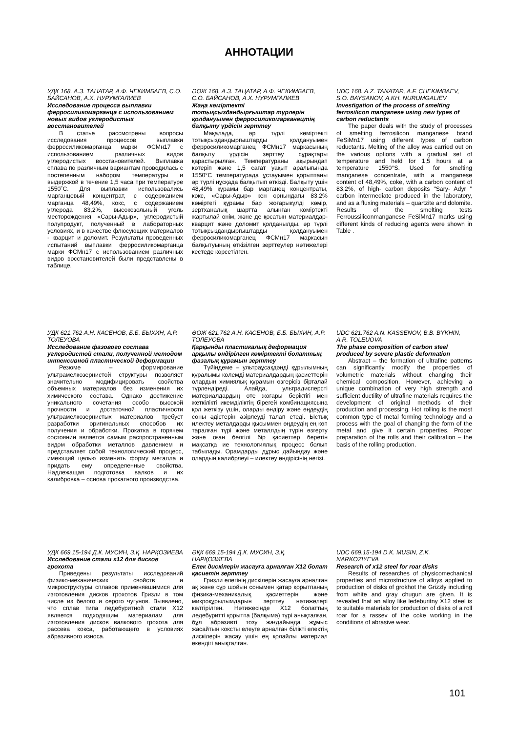АННОТАЦИИ
УДК 168. А.З. ТАНАТАР, А.Ф. ЧЕКИМБАЕВ, С.О. БАЙСАНОВ, А.Х. НУРУМГАЛИЕВ
Исследование процесса выплавки ферросиликомарганца с использованием новых видов углеродистых восстановителей
В статье рассмотрены вопросы исследования процессов выплавки ферросиликомарганца марки ФСМн17 с использованием различных видов углеродистых восстановителей. Выплавка сплава по различным вариантам проводилась с постепенным набором температуры и выдержкой в течение 1,5 часа при температуре 1550˚С. Для выплавки использовались марганцевый концентрат, с содержанием марганца 48,49%, кокс, с содержанием углерода 83,2%, высокозольный уголь месторождения «Сары-Адыр», углеродистый полупродукт, полученный в лабораторных условиях, и в качестве флюсующих материалов - кварцит и доломит. Результаты проведенных испытаний выплавки ферросиликомарганца марки ФСМн17 с использованием различных видов восстановителей были представлены в таблице.
ӘОЖ 168. А.З. ТАҢАТАР, А.Ф. ЧЕКИМБАЕВ, С.О. БАЙСАНОВ, А.Х. НУРУМГАЛИЕВ
Жаңа көміртекті тотықсыздандырғыштар түрлерін қолдануымен ферросиликомарганецтің балқыту үрдісін зерттеу
Мақалада, әр түрлі көміртекті тотықсыздандырғыштарды қолдануымен ферросиликомарганец ФСМн17 маркасының балқыту үрдісін зерттеу сұрақтары қарастырылған. Температураны ақырындап көтеріп және 1,5 сағат уақыт аралығында 1550°С температурада ұстауымен қорытпаны әр түрлі нұсқада балқытып өткізді. Балқыту үшін 48,49% құрамы бар марганец концентраты, кокс, «Сары-Адыр» кен орнындағы 83,2% көміртегі құрамы бар жоғарыкүлді көмір, зертханалық шартта алынған көміртекті жартылай өнім, және де қосатын материалдар-кварцит және доломит қолданылды. әр түрлі тотықсыздандырғыштарды қолдануымен ферросиликомарганец ФСМн17 маркасын балқытуының өткізілген зерттеулер нәтижелері кестеде көрсетілген.
UDC 168. A.Z. TANATAR, A.F. CHEKIMBAEV, S.O. BAYSANOV, A.KH. NURUMGALIEV
Investigation of the process of smelting ferrosilicon manganese using new types of carbon reductants
The paper deals with the study of processes of smelting ferrosilicon manganese brand FeSiMn17 using different types of carbon reductants. Melting of the alloy was carried out on the various options with a gradual set of temperature and held for 1,5 hours at a temperature 1550°S. Used for smelting manganese concentrate, with a manganese content of 48,49%, coke, with a carbon content of 83,2%, of high- carbon deposits "Sary- Adyr " carbon intermediate produced in the laboratory, and as a fluxing materials – quartzite and dolomite. Results of the smelting tests Ferroussiliconmanganese FeSiMn17 marks using different kinds of reducing agents were shown in Table .
УДК 621.762 А.Н. КАСЕНОВ, Б.Б. БЫХИН, А.Р. ТОЛЕУОВА
Исследование фазового состава углеродистой стали, полученной методом интенсивной пластической деформации
Резюме – формирование ультрамелкозернистой структуры позволяет значительно модифицировать свойства объемных материалов без изменения их химического состава. Однако достижение уникального сочетания особо высокой прочности и достаточной пластичности ультрамелкозернистых материалов требует разработки оригинальных способов их получения и обработки. Прокатка в горячем состоянии является самым распространенным видом обработки металлов давлением и представляет собой технологический процесс, имеющий целью изменить форму металла и придать ему определенные свойства. Надлежащая подготовка валков и их калибровка – основа прокатного производства.
ӘОЖ 621.762 А.Н. КАСЕНОВ, Б.Б. БЫХИН, А.Р. ТОЛЕУОВА
Қарқынды пластикалық деформация арқылы өндірілген көміртекті болаттың фазалық құрамын зерттеу
Түйіндеме – ультраұсақдәнді құрылымның құралымы көлемді материалдардың қасиеттерін олардың химиялық құрамын өзгерісіз бірталай түрлендіреді. Алайда, ультрадисперсті материалдардың өте жоғары беріктігі мен жеткілікті икемділіктің бірегей комбинациясына қол жеткізу үшін, оларды өндіру және өңдеудің соны әдістерін әзірлеуді талап етеді. Ыстық илектеу металдарды қысыммен өңдеудің ең көп таралған түрі және металлдың түрін өзгерту және оған белгілі бір қасиеттер беретін мақсатқа ие технологиялық процесс болып табылады. Орамдарды дұрыс дайындау және олардың калибрлеуі – илектеу өндірісінің негізі.
UDC 621.762 A.N. KASSENOV, B.B. BYKHIN, A.R. TOLEUOVA
The phase composition of carbon steel produced by severe plastic deformation
Abstract – the formation of ultrafine patterns can significantly modify the properties of volumetric materials without changing their chemical composition. However, achieving a unique combination of very high strength and sufficient ductility of ultrafine materials requires the development of original methods of their production and processing. Hot rolling is the most common type of metal forming technology and a process with the goal of changing the form of the metal and give it certain properties. Proper preparation of the rolls and their calibration – the basis of the rolling production.
УДК 669.15-194 Д.К. МУСИН, З.Қ. НАРҚОЗИЕВА
Исследование стали х12 для дисков грохота
Приведены результаты исследований физико-механических свойств и микроструктуры сплавов применявшимися для изготовления дисков грохотов Гризли в том числе из белого и серого чугунов. Выявлено, что сплав типа ледебуритной стали Х12 является подходящим материалам для изготовления дисков валкового грохота для рассева кокса, работающего в условиях абразивного износа.
ӘҚК 669.15-194 Д.К. МУСИН, З.Қ. НАРҚОЗИЕВА
Елек дискілерін жасауға арналған Х12 болат қасиетін зерттеу
Гризли елегінің дискілерін жасауға арналған ақ және сұр шойын сонымен қатар қорытпаның физика-механикалық қасиеттерін және микроқұрылымдарын зерттеу нәтижелері келтірілген. Нәтижесінде Х12 болаттың ледебуритті қорытпа (балқыма) түрі анықталған, бұл абразивті тозу жағдайында жұмыс жасайтын коксты елеуге арналған білікті електің дискілерін жасау үшін ең қолайлы материал екендігі анықталған.
UDC 669.15-194 D.K. MUSIN, Z.K. NARKOZIYEVA
Research of x12 steel for roar disks
Results of researches of physicomechanical properties and microstructure of alloys applied to production of disks of grokhot the Grizzly including from white and gray chugun are given. It is revealed that an alloy like ledeburitny X12 steel is to suitable materials for production of disks of a roll roar for a rassev of the coke working in the conditions of abrasive wear.
101